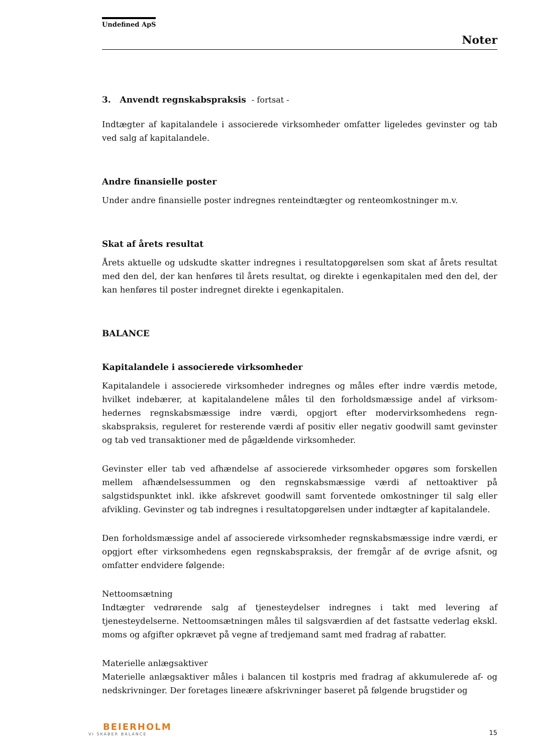Undefined ApS
Noter
3. Anvendt regnskabspraksis - fortsat -
Indtægter af kapitalandele i associerede virksomheder omfatter ligeledes gevinster og tab ved salg af kapitalandele.
Andre finansielle poster
Under andre finansielle poster indregnes renteindtægter og renteomkostninger m.v.
Skat af årets resultat
Årets aktuelle og udskudte skatter indregnes i resultatopgørelsen som skat af årets resultat med den del, der kan henføres til årets resultat, og direkte i egenkapitalen med den del, der kan henføres til poster indregnet direkte i egenkapitalen.
BALANCE
Kapitalandele i associerede virksomheder
Kapitalandele i associerede virksomheder indregnes og måles efter indre værdis metode, hvilket indebærer, at kapitalandelene måles til den forholdsmæssige andel af virksom-hedernes regnskabsmæssige indre værdi, opgjort efter modervirksomhedens regn-skabspraksis, reguleret for resterende værdi af positiv eller negativ goodwill samt gevinster og tab ved transaktioner med de pågældende virksomheder.
Gevinster eller tab ved afhændelse af associerede virksomheder opgøres som forskellen mellem afhændelsessummen og den regnskabsmæssige værdi af nettoaktiver på salgstidspunktet inkl. ikke afskrevet goodwill samt forventede omkostninger til salg eller afvikling. Gevinster og tab indregnes i resultatopgørelsen under indtægter af kapitalandele.
Den forholdsmæssige andel af associerede virksomheder regnskabsmæssige indre værdi, er opgjort efter virksomhedens egen regnskabspraksis, der fremgår af de øvrige afsnit, og omfatter endvidere følgende:
Nettoomsætning
Indtægter vedrørende salg af tjenesteydelser indregnes i takt med levering af tjenesteydelserne. Nettoomsætningen måles til salgsværdien af det fastsatte vederlag ekskl. moms og afgifter opkrævet på vegne af tredjemand samt med fradrag af rabatter.
Materielle anlægsaktiver
Materielle anlægsaktiver måles i balancen til kostpris med fradrag af akkumulerede af- og nedskrivninger. Der foretages lineære afskrivninger baseret på følgende brugstider og
BEIERHOLM
VI SKABER BALANCE
15